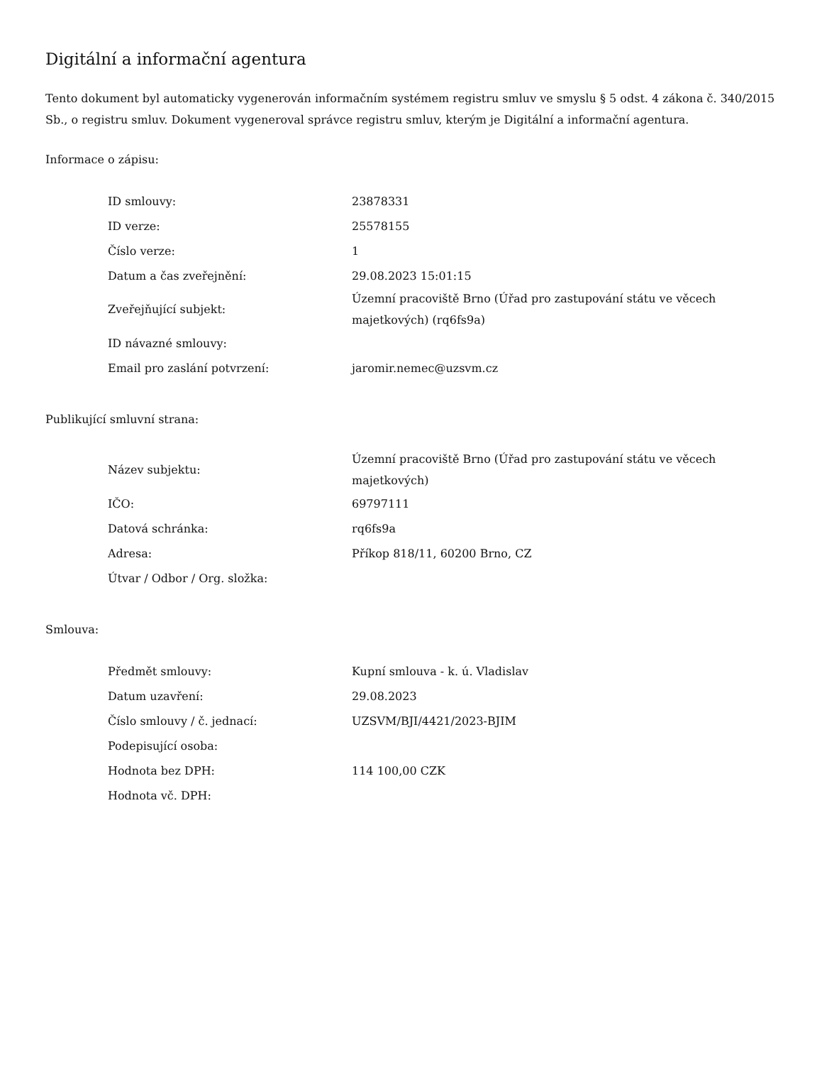Digitální a informační agentura
Tento dokument byl automaticky vygenerován informačním systémem registru smluv ve smyslu § 5 odst. 4 zákona č. 340/2015 Sb., o registru smluv. Dokument vygeneroval správce registru smluv, kterým je Digitální a informační agentura.
Informace o zápisu:
| ID smlouvy: | 23878331 |
| ID verze: | 25578155 |
| Číslo verze: | 1 |
| Datum a čas zveřejnění: | 29.08.2023 15:01:15 |
| Zveřejňující subjekt: | Územní pracoviště Brno (Úřad pro zastupování státu ve věcech majetkových) (rq6fs9a) |
| ID návazné smlouvy: | |
| Email pro zaslání potvrzení: | jaromir.nemec@uzsvm.cz |
Publikující smluvní strana:
| Název subjektu: | Územní pracoviště Brno (Úřad pro zastupování státu ve věcech majetkových) |
| IČO: | 69797111 |
| Datová schránka: | rq6fs9a |
| Adresa: | Příkop 818/11, 60200 Brno, CZ |
| Útvar / Odbor / Org. složka: | |
Smlouva:
| Předmět smlouvy: | Kupní smlouva - k. ú. Vladislav |
| Datum uzavření: | 29.08.2023 |
| Číslo smlouvy / č. jednací: | UZSVM/BJI/4421/2023-BJIM |
| Podepisující osoba: | |
| Hodnota bez DPH: | 114 100,00 CZK |
| Hodnota vč. DPH: | |